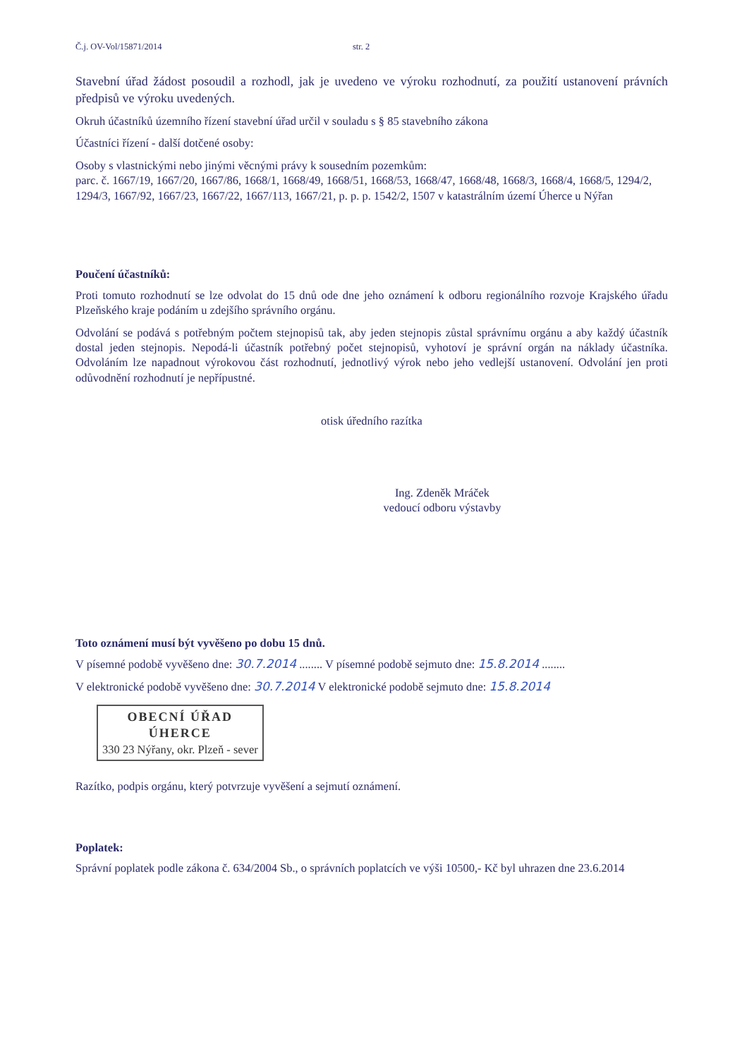Č.j. OV-Vol/15871/2014 str. 2
Stavební úřad žádost posoudil a rozhodl, jak je uvedeno ve výroku rozhodnutí, za použití ustanovení právních předpisů ve výroku uvedených.
Okruh účastníků územního řízení stavební úřad určil v souladu s § 85 stavebního zákona
Účastníci řízení - další dotčené osoby:
Osoby s vlastnickými nebo jinými věcnými právy k sousedním pozemkům:
parc. č. 1667/19, 1667/20, 1667/86, 1668/1, 1668/49, 1668/51, 1668/53, 1668/47, 1668/48, 1668/3, 1668/4, 1668/5, 1294/2, 1294/3, 1667/92, 1667/23, 1667/22, 1667/113, 1667/21, p. p. p. 1542/2, 1507 v katastrálním území Úherce u Nýřan
Poučení účastníků:
Proti tomuto rozhodnutí se lze odvolat do 15 dnů ode dne jeho oznámení k odboru regionálního rozvoje Krajského úřadu Plzeňského kraje podáním u zdejšího správního orgánu.
Odvolání se podává s potřebným počtem stejnopisů tak, aby jeden stejnopis zůstal správnímu orgánu a aby každý účastník dostal jeden stejnopis. Nepodá-li účastník potřebný počet stejnopisů, vyhotoví je správní orgán na náklady účastníka. Odvoláním lze napadnout výrokovou část rozhodnutí, jednotlivý výrok nebo jeho vedlejší ustanovení. Odvolání jen proti odůvodnění rozhodnutí je nepřípustné.
otisk úředního razítka
Ing. Zdeněk Mráček
vedoucí odboru výstavby
Toto oznámení musí být vyvěšeno po dobu 15 dnů.
V písemné podobě vyvěšeno dne: 30.7.2014 ........ V písemné podobě sejmuto dne: 15.8.2014 ........
V elektronické podobě vyvěšeno dne: 30.7.2014 V elektronické podobě sejmuto dne: 15.8.2014
OBECNÍ ÚŘAD ÚHERCE 330 23 Nýřany, okr. Plzeň - sever
Razítko, podpis orgánu, který potvrzuje vyvěšení a sejmutí oznámení.
Poplatek:
Správní poplatek podle zákona č. 634/2004 Sb., o správních poplatcích ve výši 10500,- Kč byl uhrazen dne 23.6.2014